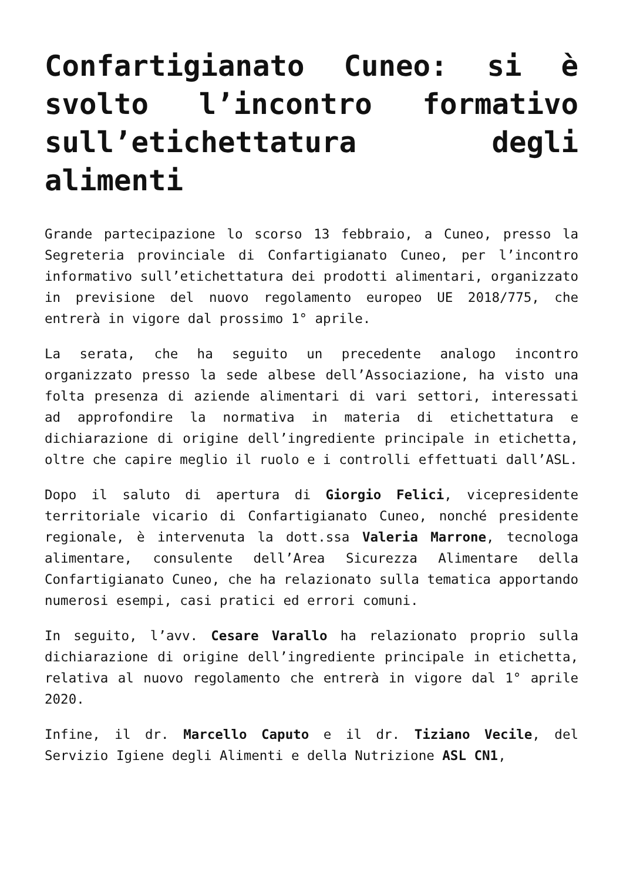Confartigianato Cuneo: si è svolto l’incontro formativo sull’etichettatura degli alimenti
Grande partecipazione lo scorso 13 febbraio, a Cuneo, presso la Segreteria provinciale di Confartigianato Cuneo, per l’incontro informativo sull’etichettatura dei prodotti alimentari, organizzato in previsione del nuovo regolamento europeo UE 2018/775, che entrerà in vigore dal prossimo 1° aprile.
La serata, che ha seguito un precedente analogo incontro organizzato presso la sede albese dell’Associazione, ha visto una folta presenza di aziende alimentari di vari settori, interessati ad approfondire la normativa in materia di etichettatura e dichiarazione di origine dell’ingrediente principale in etichetta, oltre che capire meglio il ruolo e i controlli effettuati dall’ASL.
Dopo il saluto di apertura di Giorgio Felici, vicepresidente territoriale vicario di Confartigianato Cuneo, nonché presidente regionale, è intervenuta la dott.ssa Valeria Marrone, tecnologa alimentare, consulente dell’Area Sicurezza Alimentare della Confartigianato Cuneo, che ha relazionato sulla tematica apportando numerosi esempi, casi pratici ed errori comuni.
In seguito, l’avv. Cesare Varallo ha relazionato proprio sulla dichiarazione di origine dell’ingrediente principale in etichetta, relativa al nuovo regolamento che entrerà in vigore dal 1° aprile 2020.
Infine, il dr. Marcello Caputo e il dr. Tiziano Vecile, del Servizio Igiene degli Alimenti e della Nutrizione ASL CN1,